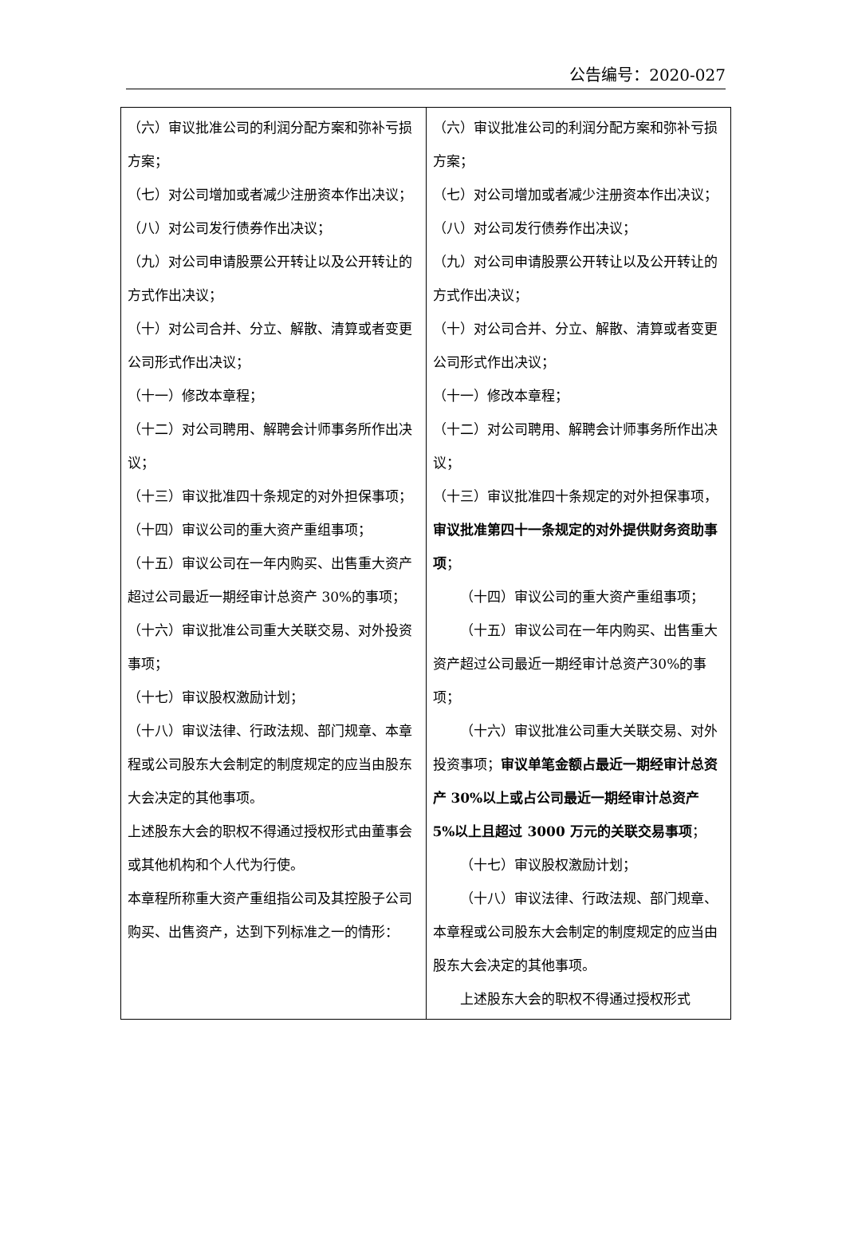公告编号：2020-027
| （六）审议批准公司的利润分配方案和弥补亏损方案； （七）对公司增加或者减少注册资本作出决议； （八）对公司发行债券作出决议； （九）对公司申请股票公开转让以及公开转让的方式作出决议； （十）对公司合并、分立、解散、清算或者变更公司形式作出决议； （十一）修改本章程； （十二）对公司聘用、解聘会计师事务所作出决议； （十三）审议批准四十条规定的对外担保事项； （十四）审议公司的重大资产重组事项； （十五）审议公司在一年内购买、出售重大资产超过公司最近一期经审计总资产 30%的事项； （十六）审议批准公司重大关联交易、对外投资事项； （十七）审议股权激励计划； （十八）审议法律、行政法规、部门规章、本章程或公司股东大会制定的制度规定的应当由股东大会决定的其他事项。 上述股东大会的职权不得通过授权形式由董事会或其他机构和个人代为行使。 本章程所称重大资产重组指公司及其控股子公司购买、出售资产，达到下列标准之一的情形： | （六）审议批准公司的利润分配方案和弥补亏损方案； （七）对公司增加或者减少注册资本作出决议； （八）对公司发行债券作出决议； （九）对公司申请股票公开转让以及公开转让的方式作出决议； （十）对公司合并、分立、解散、清算或者变更公司形式作出决议； （十一）修改本章程； （十二）对公司聘用、解聘会计师事务所作出决议； （十三）审议批准四十条规定的对外担保事项， 审议批准第四十一条规定的对外提供财务资助事项 ； （十四）审议公司的重大资产重组事项； （十五）审议公司在一年内购买、出售重大资产超过公司最近一期经审计总资产30%的事项； （十六）审议批准公司重大关联交易、对外投资事项； 审议单笔金额占最近一期经审计总资产 30%以上或占公司最近一期经审计总资产 5%以上且超过 3000 万元的关联交易事项 ； （十七）审议股权激励计划； （十八）审议法律、行政法规、部门规章、本章程或公司股东大会制定的制度规定的应当由股东大会决定的其他事项。 上述股东大会的职权不得通过授权形式 |